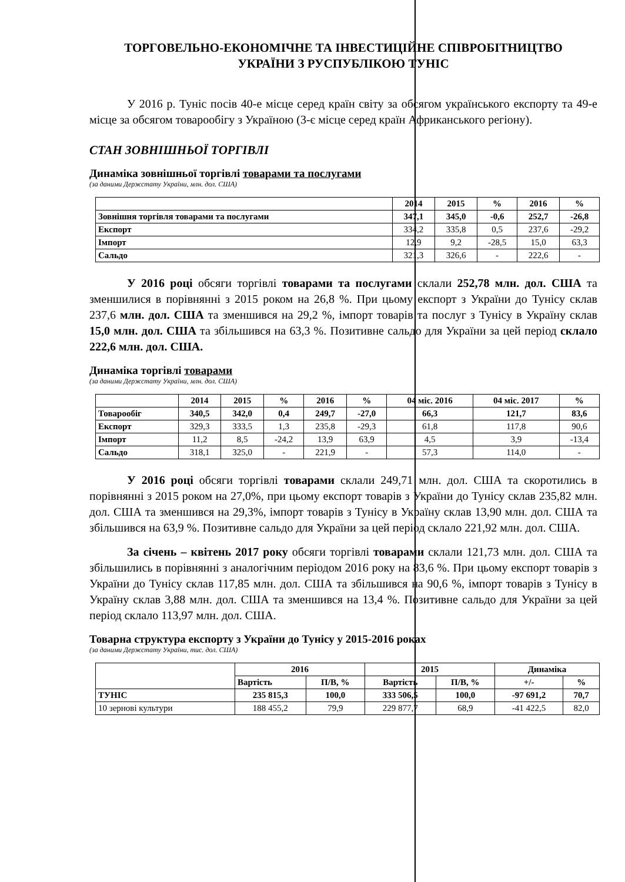ТОРГОВЕЛЬНО-ЕКОНОМІЧНЕ ТА ІНВЕСТИЦІЙНЕ СПІВРОБІТНИЦТВО
УКРАЇНИ З РУСПУБЛІКОЮ ТУНІС
У 2016 р. Туніс посів 40-е місце серед країн світу за обсягом українського експорту та 49-е місце за обсягом товарообігу з Україною (3-є місце серед країн Африканського регіону).
СТАН ЗОВНІШНЬОЇ ТОРГІВЛІ
Динаміка зовнішньої торгівлі товарами та послугами
(за даними Держстату України, млн. дол. США)
| | 2014 | 2015 | % | 2016 | % |
| --- | --- | --- | --- | --- | --- |
| Зовнішня торгівля товарами та послугами | 347,1 | 345,0 | -0,6 | 252,7 | -26,8 |
| Експорт | 334,2 | 335,8 | 0,5 | 237,6 | -29,2 |
| Імпорт | 12,9 | 9,2 | -28,5 | 15,0 | 63,3 |
| Сальдо | 321,3 | 326,6 | - | 222,6 | - |
У 2016 році обсяги торгівлі товарами та послугами склали 252,78 млн. дол. США та зменшилися в порівнянні з 2015 роком на 26,8 %. При цьому експорт з України до Тунісу склав 237,6 млн. дол. США та зменшився на 29,2 %, імпорт товарів та послуг з Тунісу в Україну склав 15,0 млн. дол. США та збільшився на 63,3 %. Позитивне сальдо для України за цей період склало 222,6 млн. дол. США.
Динаміка торгівлі товарами
(за даними Держстату України, млн. дол. США)
| | 2014 | 2015 | % | 2016 | % | 04 міс. 2016 | 04 міс. 2017 | % |
| --- | --- | --- | --- | --- | --- | --- | --- | --- |
| Товарообіг | 340,5 | 342,0 | 0,4 | 249,7 | -27,0 | 66,3 | 121,7 | 83,6 |
| Експорт | 329,3 | 333,5 | 1,3 | 235,8 | -29,3 | 61,8 | 117,8 | 90,6 |
| Імпорт | 11,2 | 8,5 | -24,2 | 13,9 | 63,9 | 4,5 | 3,9 | -13,4 |
| Сальдо | 318,1 | 325,0 | - | 221,9 | - | 57,3 | 114,0 | - |
У 2016 році обсяги торгівлі товарами склали 249,71 млн. дол. США та скоротились в порівнянні з 2015 роком на 27,0%, при цьому експорт товарів з України до Тунісу склав 235,82 млн. дол. США та зменшився на 29,3%, імпорт товарів з Тунісу в Україну склав 13,90 млн. дол. США та збільшився на 63,9 %. Позитивне сальдо для України за цей період склало 221,92 млн. дол. США.
За січень – квітень 2017 року обсяги торгівлі товарами склали 121,73 млн. дол. США та збільшились в порівнянні з аналогічним періодом 2016 року на 83,6 %. При цьому експорт товарів з України до Тунісу склав 117,85 млн. дол. США та збільшився на 90,6 %, імпорт товарів з Тунісу в Україну склав 3,88 млн. дол. США та зменшився на 13,4 %. Позитивне сальдо для України за цей період склало 113,97 млн. дол. США.
Товарна структура експорту з України до Тунісу у 2015-2016 роках
(за даними Держстату України, тис. дол. США)
| | 2016 | | 2015 | | Динаміка | |
| --- | --- | --- | --- | --- | --- | --- |
| | Вартість | П/В, % | Вартість | П/В, % | +/- | % |
| ТУНІС | 235 815,3 | 100,0 | 333 506,5 | 100,0 | -97 691,2 | 70,7 |
| 10 зернові культури | 188 455,2 | 79,9 | 229 877,7 | 68,9 | -41 422,5 | 82,0 |